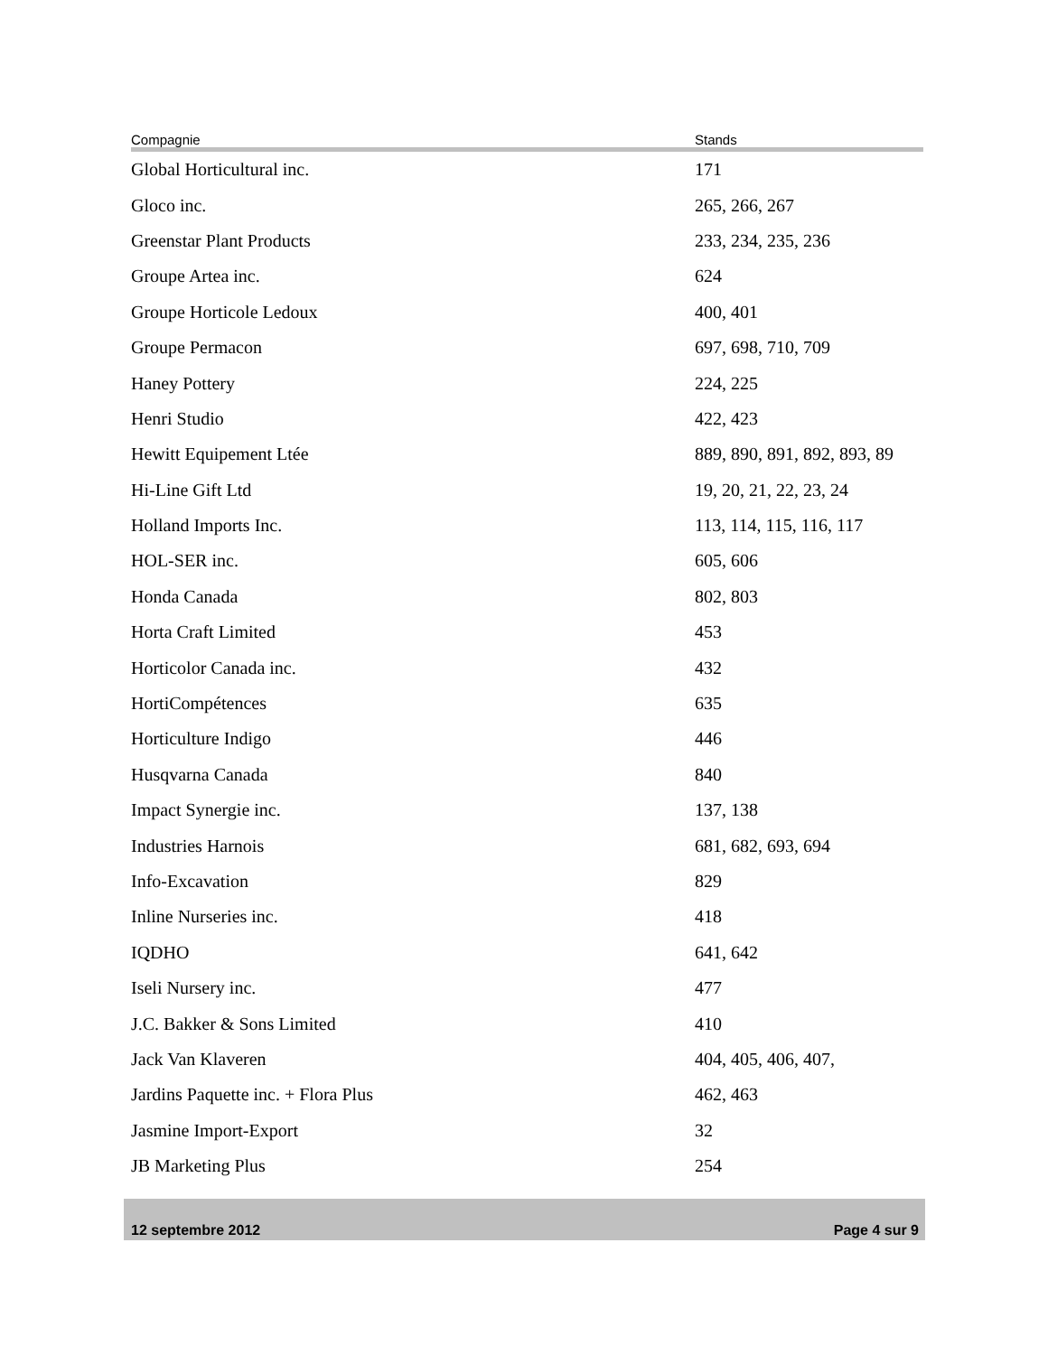| Compagnie | Stands |
| --- | --- |
| Global Horticultural inc. | 171 |
| Gloco inc. | 265, 266, 267 |
| Greenstar Plant Products | 233, 234, 235, 236 |
| Groupe Artea inc. | 624 |
| Groupe Horticole Ledoux | 400, 401 |
| Groupe Permacon | 697, 698, 710, 709 |
| Haney Pottery | 224, 225 |
| Henri Studio | 422, 423 |
| Hewitt Equipement Ltée | 889, 890, 891, 892, 893, 89 |
| Hi-Line Gift Ltd | 19, 20, 21, 22, 23, 24 |
| Holland Imports Inc. | 113, 114, 115, 116, 117 |
| HOL-SER inc. | 605, 606 |
| Honda Canada | 802, 803 |
| Horta Craft Limited | 453 |
| Horticolor Canada inc. | 432 |
| HortiCompétences | 635 |
| Horticulture Indigo | 446 |
| Husqvarna Canada | 840 |
| Impact Synergie inc. | 137, 138 |
| Industries Harnois | 681, 682, 693, 694 |
| Info-Excavation | 829 |
| Inline Nurseries inc. | 418 |
| IQDHO | 641, 642 |
| Iseli Nursery inc. | 477 |
| J.C. Bakker & Sons Limited | 410 |
| Jack Van Klaveren | 404, 405, 406, 407, |
| Jardins Paquette inc. + Flora Plus | 462, 463 |
| Jasmine Import-Export | 32 |
| JB Marketing Plus | 254 |
12 septembre 2012 Page 4 sur 9